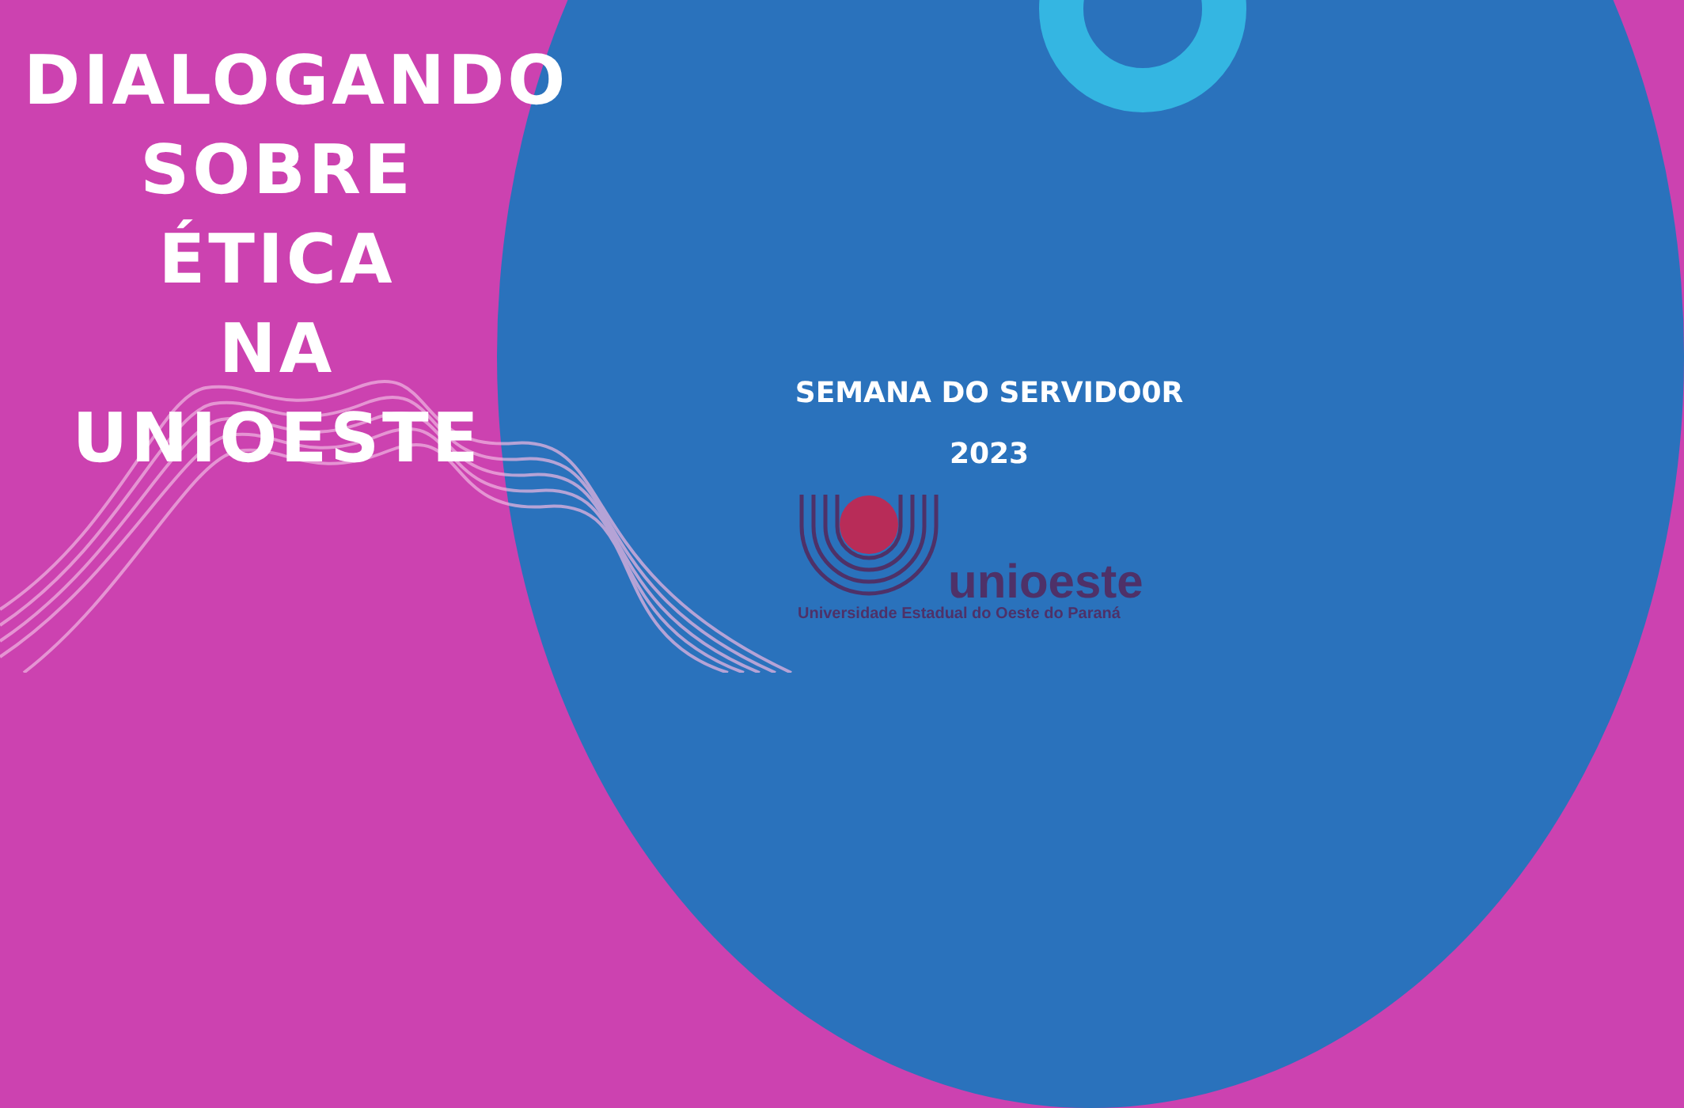DIALOGANDO
SOBRE ÉTICA
NA
UNIOESTE
SEMANA DO SERVIDO0R
2023
unioeste
Universidade Estadual do Oeste do Paraná